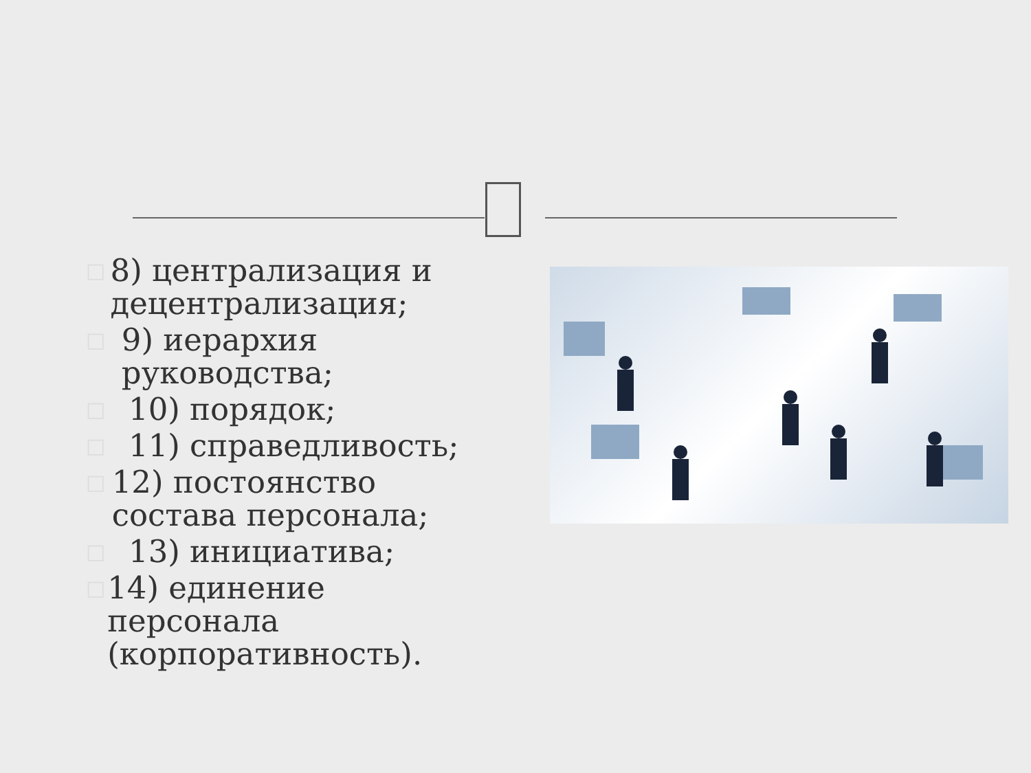□ 8) централизация и децентрализация;
□ 9) иерархия руководства;
□ 10) порядок;
□ 11) справедливость;
□ 12) постоянство состава персонала;
□ 13) инициатива;
□ 14) единение персонала (корпоративность).